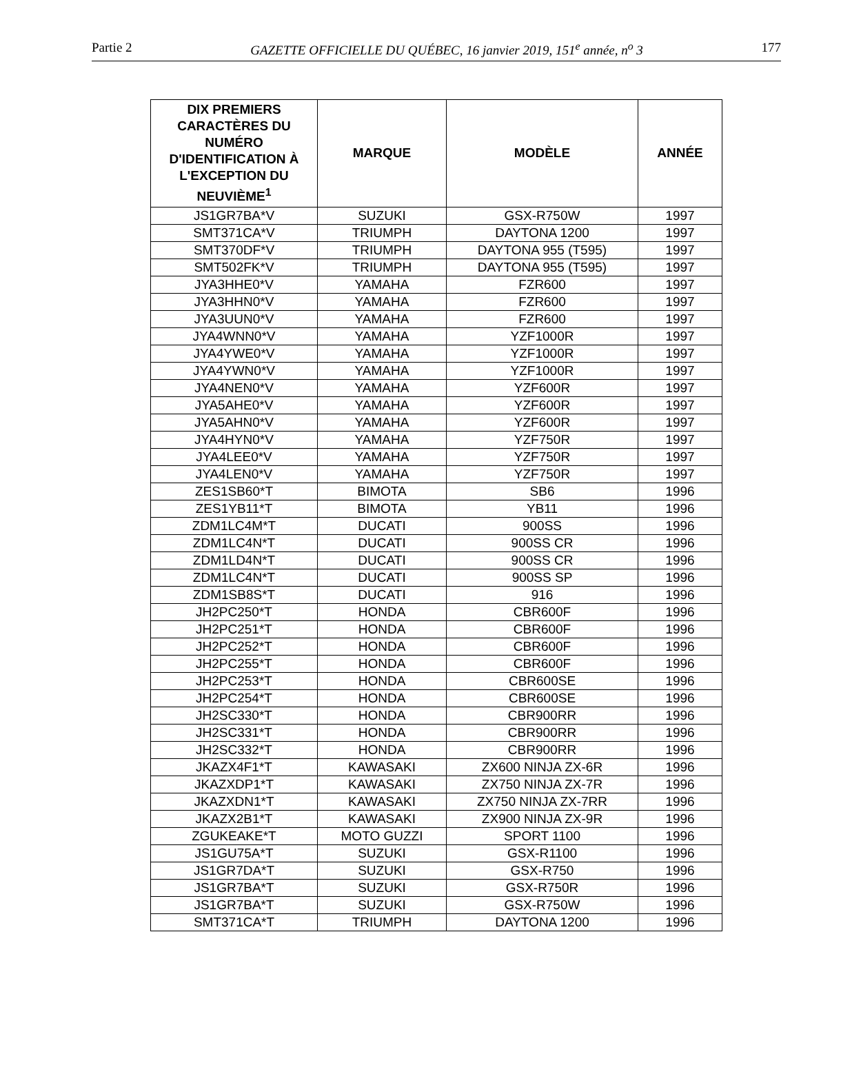Partie 2 GAZETTE OFFICIELLE DU QUÉBEC, 16 janvier 2019, 151<sup>e</sup> année, n<sup>o</sup> 3 177
| DIX PREMIERS CARACTÈRES DU NUMÉRO D'IDENTIFICATION À L'EXCEPTION DU NEUVIÈME<sup>1</sup> | MARQUE | MODÈLE | ANNÉE |
| --- | --- | --- | --- |
| JS1GR7BA*V | SUZUKI | GSX-R750W | 1997 |
| SMT371CA*V | TRIUMPH | DAYTONA 1200 | 1997 |
| SMT370DF*V | TRIUMPH | DAYTONA 955 (T595) | 1997 |
| SMT502FK*V | TRIUMPH | DAYTONA 955 (T595) | 1997 |
| JYA3HHE0*V | YAMAHA | FZR600 | 1997 |
| JYA3HHN0*V | YAMAHA | FZR600 | 1997 |
| JYA3UUN0*V | YAMAHA | FZR600 | 1997 |
| JYA4WNN0*V | YAMAHA | YZF1000R | 1997 |
| JYA4YWE0*V | YAMAHA | YZF1000R | 1997 |
| JYA4YWN0*V | YAMAHA | YZF1000R | 1997 |
| JYA4NEN0*V | YAMAHA | YZF600R | 1997 |
| JYA5AHE0*V | YAMAHA | YZF600R | 1997 |
| JYA5AHN0*V | YAMAHA | YZF600R | 1997 |
| JYA4HYN0*V | YAMAHA | YZF750R | 1997 |
| JYA4LEE0*V | YAMAHA | YZF750R | 1997 |
| JYA4LEN0*V | YAMAHA | YZF750R | 1997 |
| ZES1SB60*T | BIMOTA | SB6 | 1996 |
| ZES1YB11*T | BIMOTA | YB11 | 1996 |
| ZDM1LC4M*T | DUCATI | 900SS | 1996 |
| ZDM1LC4N*T | DUCATI | 900SS CR | 1996 |
| ZDM1LD4N*T | DUCATI | 900SS CR | 1996 |
| ZDM1LC4N*T | DUCATI | 900SS SP | 1996 |
| ZDM1SB8S*T | DUCATI | 916 | 1996 |
| JH2PC250*T | HONDA | CBR600F | 1996 |
| JH2PC251*T | HONDA | CBR600F | 1996 |
| JH2PC252*T | HONDA | CBR600F | 1996 |
| JH2PC255*T | HONDA | CBR600F | 1996 |
| JH2PC253*T | HONDA | CBR600SE | 1996 |
| JH2PC254*T | HONDA | CBR600SE | 1996 |
| JH2SC330*T | HONDA | CBR900RR | 1996 |
| JH2SC331*T | HONDA | CBR900RR | 1996 |
| JH2SC332*T | HONDA | CBR900RR | 1996 |
| JKAZX4F1*T | KAWASAKI | ZX600 NINJA ZX-6R | 1996 |
| JKAZXDP1*T | KAWASAKI | ZX750 NINJA ZX-7R | 1996 |
| JKAZXDN1*T | KAWASAKI | ZX750 NINJA ZX-7RR | 1996 |
| JKAZX2B1*T | KAWASAKI | ZX900 NINJA ZX-9R | 1996 |
| ZGUKEAKE*T | MOTO GUZZI | SPORT 1100 | 1996 |
| JS1GU75A*T | SUZUKI | GSX-R1100 | 1996 |
| JS1GR7DA*T | SUZUKI | GSX-R750 | 1996 |
| JS1GR7BA*T | SUZUKI | GSX-R750R | 1996 |
| JS1GR7BA*T | SUZUKI | GSX-R750W | 1996 |
| SMT371CA*T | TRIUMPH | DAYTONA 1200 | 1996 |